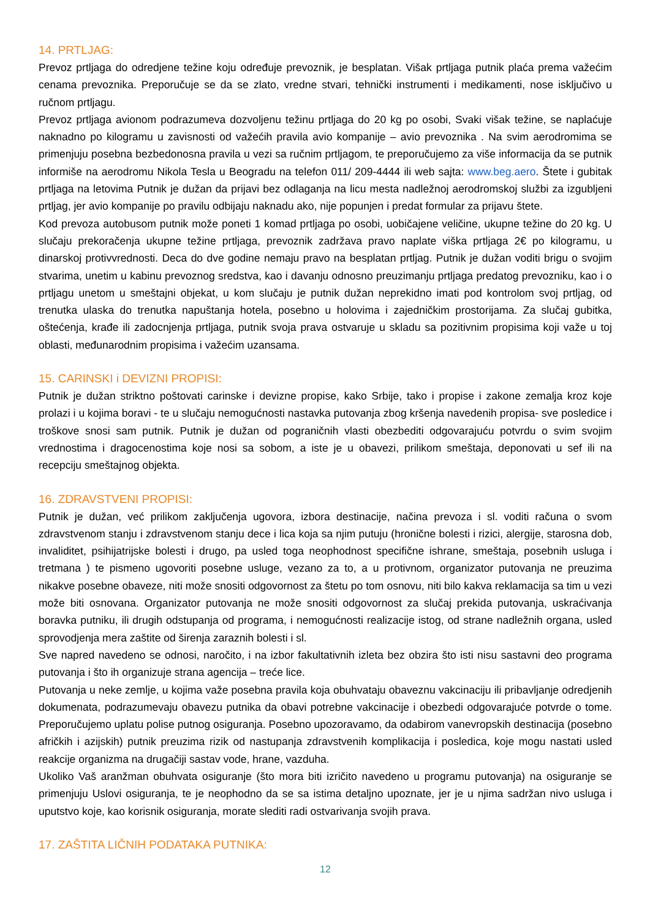14. PRTLJAG:
Prevoz prtljaga do odredjene težine koju određuje prevoznik, je besplatan. Višak prtljaga putnik plaća prema važećim cenama prevoznika. Preporučuje se da se zlato, vredne stvari, tehnički instrumenti i medikamenti, nose isključivo u ručnom prtljagu.
Prevoz prtljaga avionom podrazumeva dozvoljenu težinu prtljaga do 20 kg po osobi, Svaki višak težine, se naplaćuje naknadno po kilogramu u zavisnosti od važećih pravila avio kompanije – avio prevoznika . Na svim aerodromima se primenjuju posebna bezbedonosna pravila u vezi sa ručnim prtljagom, te preporučujemo za više informacija da se putnik informiše na aerodromu Nikola Tesla u Beogradu na telefon 011/ 209-4444 ili web sajta: www.beg.aero. Štete i gubitak prtljaga na letovima Putnik je dužan da prijavi bez odlaganja na licu mesta nadležnoj aerodromskoj službi za izgubljeni prtljag, jer avio kompanije po pravilu odbijaju naknadu ako, nije popunjen i predat formular za prijavu štete.
Kod prevoza autobusom putnik može poneti 1 komad prtljaga po osobi, uobičajene veličine, ukupne težine do 20 kg. U slučaju prekoračenja ukupne težine prtljaga, prevoznik zadržava pravo naplate viška prtljaga 2€ po kilogramu, u dinarskoj protivvrednosti. Deca do dve godine nemaju pravo na besplatan prtljag. Putnik je dužan voditi brigu o svojim stvarima, unetim u kabinu prevoznog sredstva, kao i davanju odnosno preuzimanju prtljaga predatog prevozniku, kao i o prtljagu unetom u smeštajni objekat, u kom slučaju je putnik dužan neprekidno imati pod kontrolom svoj prtljag, od trenutka ulaska do trenutka napuštanja hotela, posebno u holovima i zajedničkim prostorijama. Za slučaj gubitka, oštećenja, krađe ili zadocnjenja prtljaga, putnik svoja prava ostvaruje u skladu sa pozitivnim propisima koji važe u toj oblasti, međunarodnim propisima i važećim uzansama.
15. CARINSKI i DEVIZNI PROPISI:
Putnik je dužan striktno poštovati carinske i devizne propise, kako Srbije, tako i propise i zakone zemalja kroz koje prolazi i u kojima boravi - te u slučaju nemogućnosti nastavka putovanja zbog kršenja navedenih propisa- sve posledice i troškove snosi sam putnik. Putnik je dužan od pograničnih vlasti obezbediti odgovarajuću potvrdu o svim svojim vrednostima i dragocenostima koje nosi sa sobom, a iste je u obavezi, prilikom smeštaja, deponovati u sef ili na recepciju smeštajnog objekta.
16. ZDRAVSTVENI PROPISI:
Putnik je dužan, već prilikom zaključenja ugovora, izbora destinacije, načina prevoza i sl. voditi računa o svom zdravstvenom stanju i zdravstvenom stanju dece i lica koja sa njim putuju (hronične bolesti i rizici, alergije, starosna dob, invaliditet, psihijatrijske bolesti i drugo, pa usled toga neophodnost specifične ishrane, smeštaja, posebnih usluga i tretmana ) te pismeno ugovoriti posebne usluge, vezano za to, a u protivnom, organizator putovanja ne preuzima nikakve posebne obaveze, niti može snositi odgovornost za štetu po tom osnovu, niti bilo kakva reklamacija sa tim u vezi može biti osnovana. Organizator putovanja ne može snositi odgovornost za slučaj prekida putovanja, uskraćivanja boravka putniku, ili drugih odstupanja od programa, i nemogućnosti realizacije istog, od strane nadležnih organa, usled sprovodjenja mera zaštite od širenja zaraznih bolesti i sl.
Sve napred navedeno se odnosi, naročito, i na izbor fakultativnih izleta bez obzira što isti nisu sastavni deo programa putovanja i što ih organizuje strana agencija – treće lice.
Putovanja u neke zemlje, u kojima važe posebna pravila koja obuhvataju obaveznu vakcinaciju ili pribavljanje odredjenih dokumenata, podrazumevaju obavezu putnika da obavi potrebne vakcinacije i obezbedi odgovarajuće potvrde o tome. Preporučujemo uplatu polise putnog osiguranja. Posebno upozoravamo, da odabirom vanevropskih destinacija (posebno afričkih i azijskih) putnik preuzima rizik od nastupanja zdravstvenih komplikacija i posledica, koje mogu nastati usled reakcije organizma na drugačiji sastav vode, hrane, vazduha.
Ukoliko Vaš aranžman obuhvata osiguranje (što mora biti izričito navedeno u programu putovanja) na osiguranje se primenjuju Uslovi osiguranja, te je neophodno da se sa istima detaljno upoznate, jer je u njima sadržan nivo usluga i uputstvo koje, kao korisnik osiguranja, morate slediti radi ostvarivanja svojih prava.
17. ZAŠTITA LIČNIH PODATAKA PUTNIKA:
12